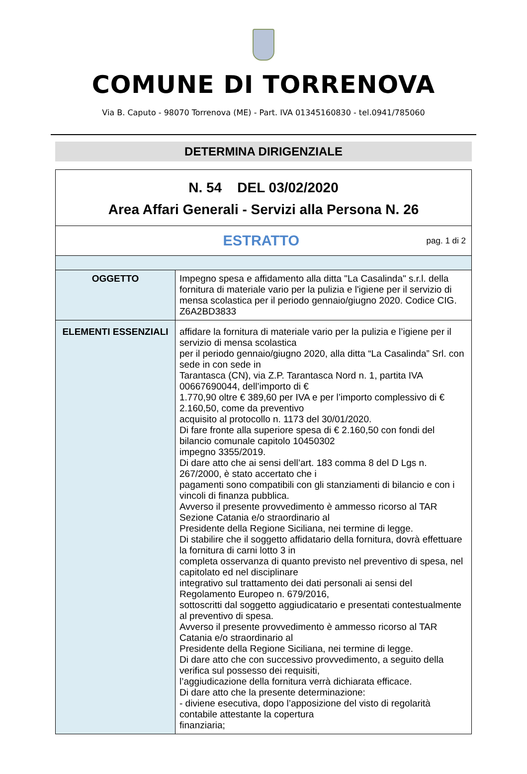COMUNE DI TORRENOVA
Via B. Caputo - 98070 Torrenova (ME) - Part. IVA 01345160830 - tel.0941/785060
DETERMINA DIRIGENZIALE
| N. 54 DEL 03/02/2020 Area Affari Generali - Servizi alla Persona N. 26 | |
| ESTRATTO pag. 1 di 2 | |
| OGGETTO | Impegno spesa e affidamento alla ditta "La Casalinda" s.r.l. della fornitura di materiale vario per la pulizia e l'igiene per il servizio di mensa scolastica per il periodo gennaio/giugno 2020. Codice CIG. Z6A2BD3833 |
| ELEMENTI ESSENZIALI | affidare la fornitura di materiale vario per la pulizia e l’igiene per il servizio di mensa scolastica per il periodo gennaio/giugno 2020, alla ditta “La Casalinda” Srl. con sede in con sede in Tarantasca (CN), via Z.P. Tarantasca Nord n. 1, partita IVA 00667690044, dell’importo di € 1.770,90 oltre € 389,60 per IVA e per l’importo complessivo di € 2.160,50, come da preventivo acquisito al protocollo n. 1173 del 30/01/2020. Di fare fronte alla superiore spesa di € 2.160,50 con fondi del bilancio comunale capitolo 10450302 impegno 3355/2019. Di dare atto che ai sensi dell’art. 183 comma 8 del D Lgs n. 267/2000, è stato accertato che i pagamenti sono compatibili con gli stanziamenti di bilancio e con i vincoli di finanza pubblica. Avverso il presente provvedimento è ammesso ricorso al TAR Sezione Catania e/o straordinario al Presidente della Regione Siciliana, nei termine di legge. Di stabilire che il soggetto affidatario della fornitura, dovrà effettuare la fornitura di carni lotto 3 in completa osservanza di quanto previsto nel preventivo di spesa, nel capitolato ed nel disciplinare integrativo sul trattamento dei dati personali ai sensi del Regolamento Europeo n. 679/2016, sottoscritti dal soggetto aggiudicatario e presentati contestualmente al preventivo di spesa. Avverso il presente provvedimento è ammesso ricorso al TAR Catania e/o straordinario al Presidente della Regione Siciliana, nei termine di legge. Di dare atto che con successivo provvedimento, a seguito della verifica sul possesso dei requisiti, l’aggiudicazione della fornitura verrà dichiarata efficace. Di dare atto che la presente determinazione: - diviene esecutiva, dopo l’apposizione del visto di regolarità contabile attestante la copertura finanziaria; |